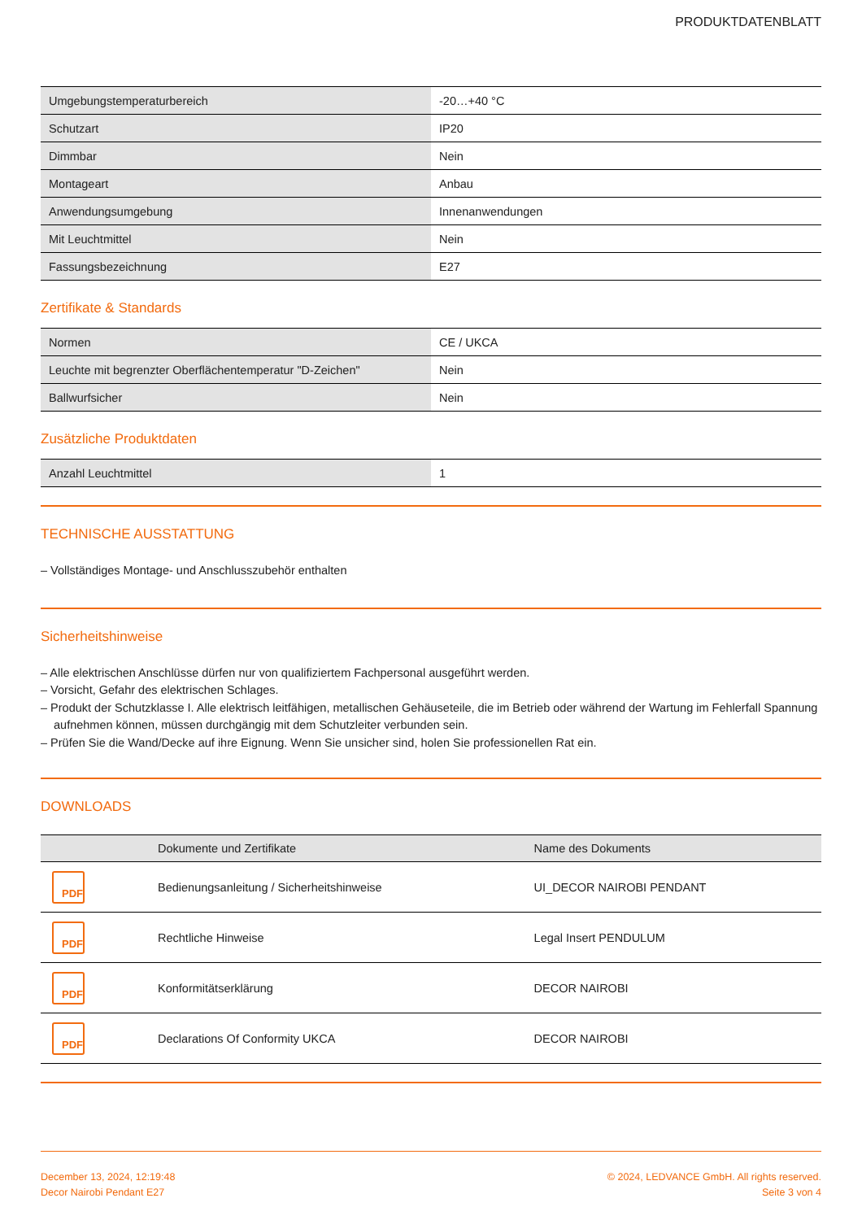PRODUKTDATENBLATT
| Umgebungstemperaturbereich | -20…+40 °C |
| Schutzart | IP20 |
| Dimmbar | Nein |
| Montageart | Anbau |
| Anwendungsumgebung | Innenanwendungen |
| Mit Leuchtmittel | Nein |
| Fassungsbezeichnung | E27 |
Zertifikate & Standards
| Normen | CE / UKCA |
| Leuchte mit begrenzter Oberflächentemperatur "D-Zeichen" | Nein |
| Ballwurfsicher | Nein |
Zusätzliche Produktdaten
| Anzahl Leuchtmittel | 1 |
TECHNISCHE AUSSTATTUNG
– Vollständiges Montage- und Anschlusszubehör enthalten
Sicherheitshinweise
– Alle elektrischen Anschlüsse dürfen nur von qualifiziertem Fachpersonal ausgeführt werden.
– Vorsicht, Gefahr des elektrischen Schlages.
– Produkt der Schutzklasse I. Alle elektrisch leitfähigen, metallischen Gehäuseteile, die im Betrieb oder während der Wartung im Fehlerfall Spannung aufnehmen können, müssen durchgängig mit dem Schutzleiter verbunden sein.
– Prüfen Sie die Wand/Decke auf ihre Eignung. Wenn Sie unsicher sind, holen Sie professionellen Rat ein.
DOWNLOADS
| | Dokumente und Zertifikate | Name des Dokuments |
| --- | --- | --- |
| PDF | Bedienungsanleitung / Sicherheitshinweise | UI_DECOR NAIROBI PENDANT |
| PDF | Rechtliche Hinweise | Legal Insert PENDULUM |
| PDF | Konformitätserklärung | DECOR NAIROBI |
| PDF | Declarations Of Conformity UKCA | DECOR NAIROBI |
December 13, 2024, 12:19:48
Decor Nairobi Pendant E27
© 2024, LEDVANCE GmbH. All rights reserved.
Seite 3 von 4